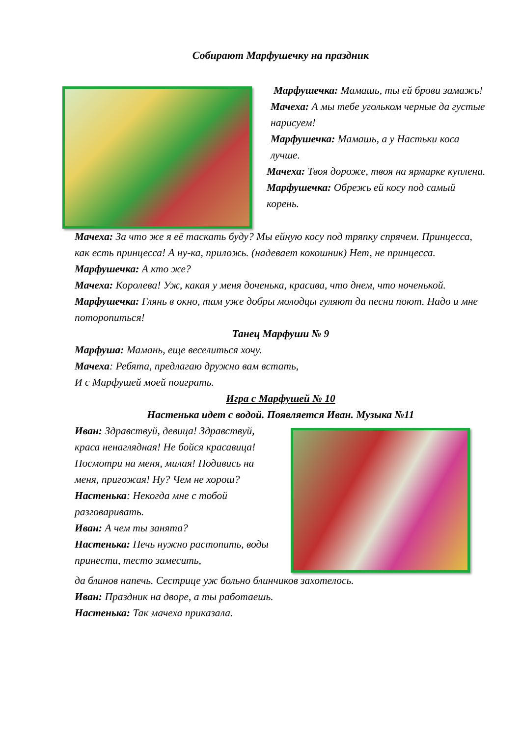Собирают Марфушечку на праздник
Марфушечка: Мамашь, ты ей брови замажь!
Мачеха: А мы тебе угольком черные да густые нарисуем!
Марфушечка: Мамашь, а у Настьки коса лучше.
Мачеха: Твоя дороже, твоя на ярмарке куплена.
Марфушечка: Обрежь ей косу под самый корень.
Мачеха: За что же я её таскать буду? Мы ейную косу под тряпку спрячем. Принцесса, как есть принцесса! А ну-ка, приложь. (надевает кокошник) Нет, не принцесса.
Марфушечка: А кто же?
Мачеха: Королева! Уж, какая у меня доченька, красива, что днем, что ноченькой.
Марфушечка: Глянь в окно, там уже добры молодцы гуляют да песни поют. Надо и мне поторопиться!
Танец Марфуши № 9
Марфуша: Мамань, еще веселиться хочу.
Мачеха: Ребята, предлагаю дружно вам встать,
И с Марфушей моей поиграть.
Игра с Марфушей № 10
Настенька идет с водой. Появляется Иван. Музыка №11
Иван: Здравствуй, девица! Здравствуй, краса ненаглядная! Не бойся красавица! Посмотри на меня, милая! Подивись на меня, пригожая! Ну? Чем не хорош?
Настенька: Некогда мне с тобой разговаривать.
Иван: А чем ты занята?
Настенька: Печь нужно растопить, воды принести, тесто замесить,
да блинов напечь. Сестрице уж больно блинчиков захотелось.
Иван: Праздник на дворе, а ты работаешь.
Настенька: Так мачеха приказала.